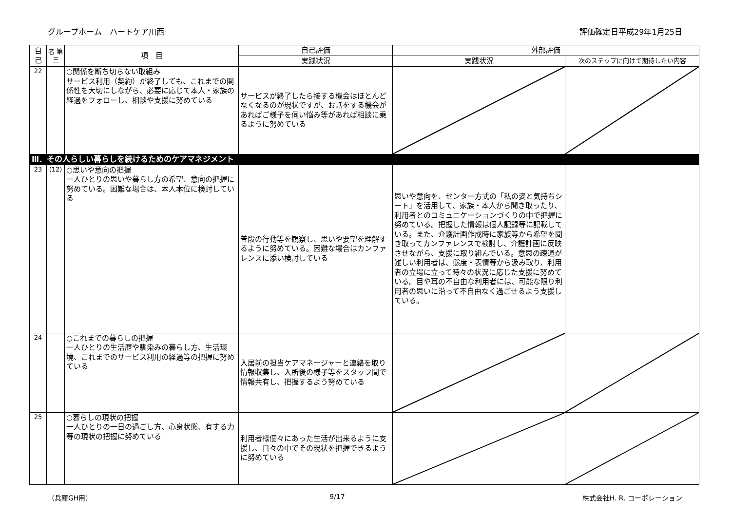グループホーム　ハートケア川西 評価確定日平成29年1月25日
| 自 己 | 者 第 三 | 項 目 | 自己評価 | 外部評価 | |
| --- | --- | --- | --- | --- | --- |
| | | | 実践状況 | 実践状況 | 次のステップに向けて期待したい内容 |
| 22 | | ○関係を断ち切らない取組み サービス利用（契約）が終了しても、これまでの関係性を大切にしながら、必要に応じて本人・家族の経過をフォローし、相談や支援に努めている | サービスが終了したら接する機会はほとんどなくなるのが現状ですが、お話をする機会があればご様子を伺い悩み等があれば相談に乗るように努めている | | |
| Ⅲ．その人らしい暮らしを続けるためのケアマネジメント | | | | | |
| 23 | (12) | ○思いや意向の把握 一人ひとりの思いや暮らし方の希望、意向の把握に努めている。困難な場合は、本人本位に検討している | 普段の行動等を観察し、思いや要望を理解するように努めている。困難な場合はカンファレンスに添い検討している | 思いや意向を、センター方式の「私の姿と気持ちシート」を活用して、家族・本人から聞き取ったり、利用者とのコミュニケーションづくりの中で把握に努めている。把握した情報は個人記録等に記載している。また、介護計画作成時に家族等から希望を聞き取ってカンファレンスで検討し、介護計画に反映させながら、支援に取り組んでいる。意思の疎通が難しい利用者は、態度・表情等から汲み取り、利用者の立場に立って時々の状況に応じた支援に努めている。目や耳の不自由な利用者には、可能な限り利用者の思いに沿って不自由なく過ごせるよう支援している。 | |
| 24 | | ○これまでの暮らしの把握 一人ひとりの生活歴や馴染みの暮らし方、生活環境、これまでのサービス利用の経過等の把握に努めている | 入居前の担当ケアマネージャーと連絡を取り情報収集し、入所後の様子等をスタッフ間で情報共有し、把握するよう努めている | | |
| 25 | | ○暮らしの現状の把握 一人ひとりの一日の過ごし方、心身状態、有する力等の現状の把握に努めている | 利用者様個々にあった生活が出来るように支援し、日々の中でその現状を把握できるように努めている | | |
（兵庫GH用） 9/17 株式会社H. R. コーポレーション